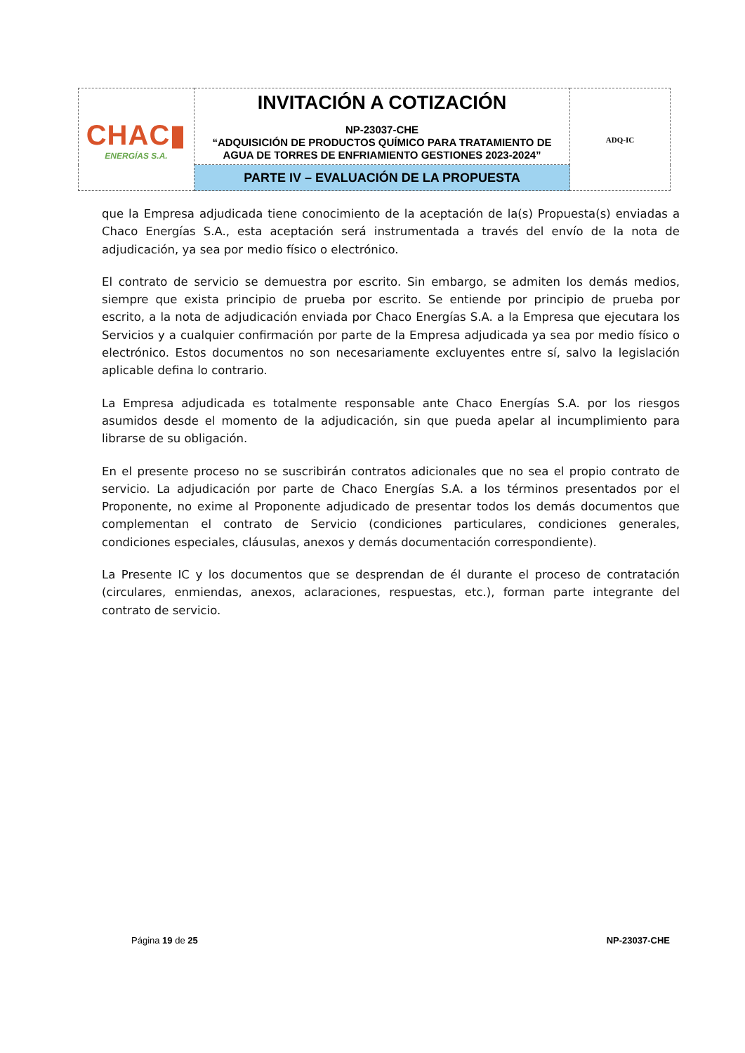| CHAC▮ ENERGÍAS S.A. | INVITACIÓN A COTIZACIÓN NP-23037-CHE “ADQUISICIÓN DE PRODUCTOS QUÍMICO PARA TRATAMIENTO DE AGUA DE TORRES DE ENFRIAMIENTO GESTIONES 2023-2024” | ADQ-IC |
| | PARTE IV – EVALUACIÓN DE LA PROPUESTA | |
que la Empresa adjudicada tiene conocimiento de la aceptación de la(s) Propuesta(s) enviadas a Chaco Energías S.A., esta aceptación será instrumentada a través del envío de la nota de adjudicación, ya sea por medio físico o electrónico.
El contrato de servicio se demuestra por escrito. Sin embargo, se admiten los demás medios, siempre que exista principio de prueba por escrito. Se entiende por principio de prueba por escrito, a la nota de adjudicación enviada por Chaco Energías S.A. a la Empresa que ejecutara los Servicios y a cualquier confirmación por parte de la Empresa adjudicada ya sea por medio físico o electrónico. Estos documentos no son necesariamente excluyentes entre sí, salvo la legislación aplicable defina lo contrario.
La Empresa adjudicada es totalmente responsable ante Chaco Energías S.A. por los riesgos asumidos desde el momento de la adjudicación, sin que pueda apelar al incumplimiento para librarse de su obligación.
En el presente proceso no se suscribirán contratos adicionales que no sea el propio contrato de servicio. La adjudicación por parte de Chaco Energías S.A. a los términos presentados por el Proponente, no exime al Proponente adjudicado de presentar todos los demás documentos que complementan el contrato de Servicio (condiciones particulares, condiciones generales, condiciones especiales, cláusulas, anexos y demás documentación correspondiente).
La Presente IC y los documentos que se desprendan de él durante el proceso de contratación (circulares, enmiendas, anexos, aclaraciones, respuestas, etc.), forman parte integrante del contrato de servicio.
Página 19 de 25 NP-23037-CHE